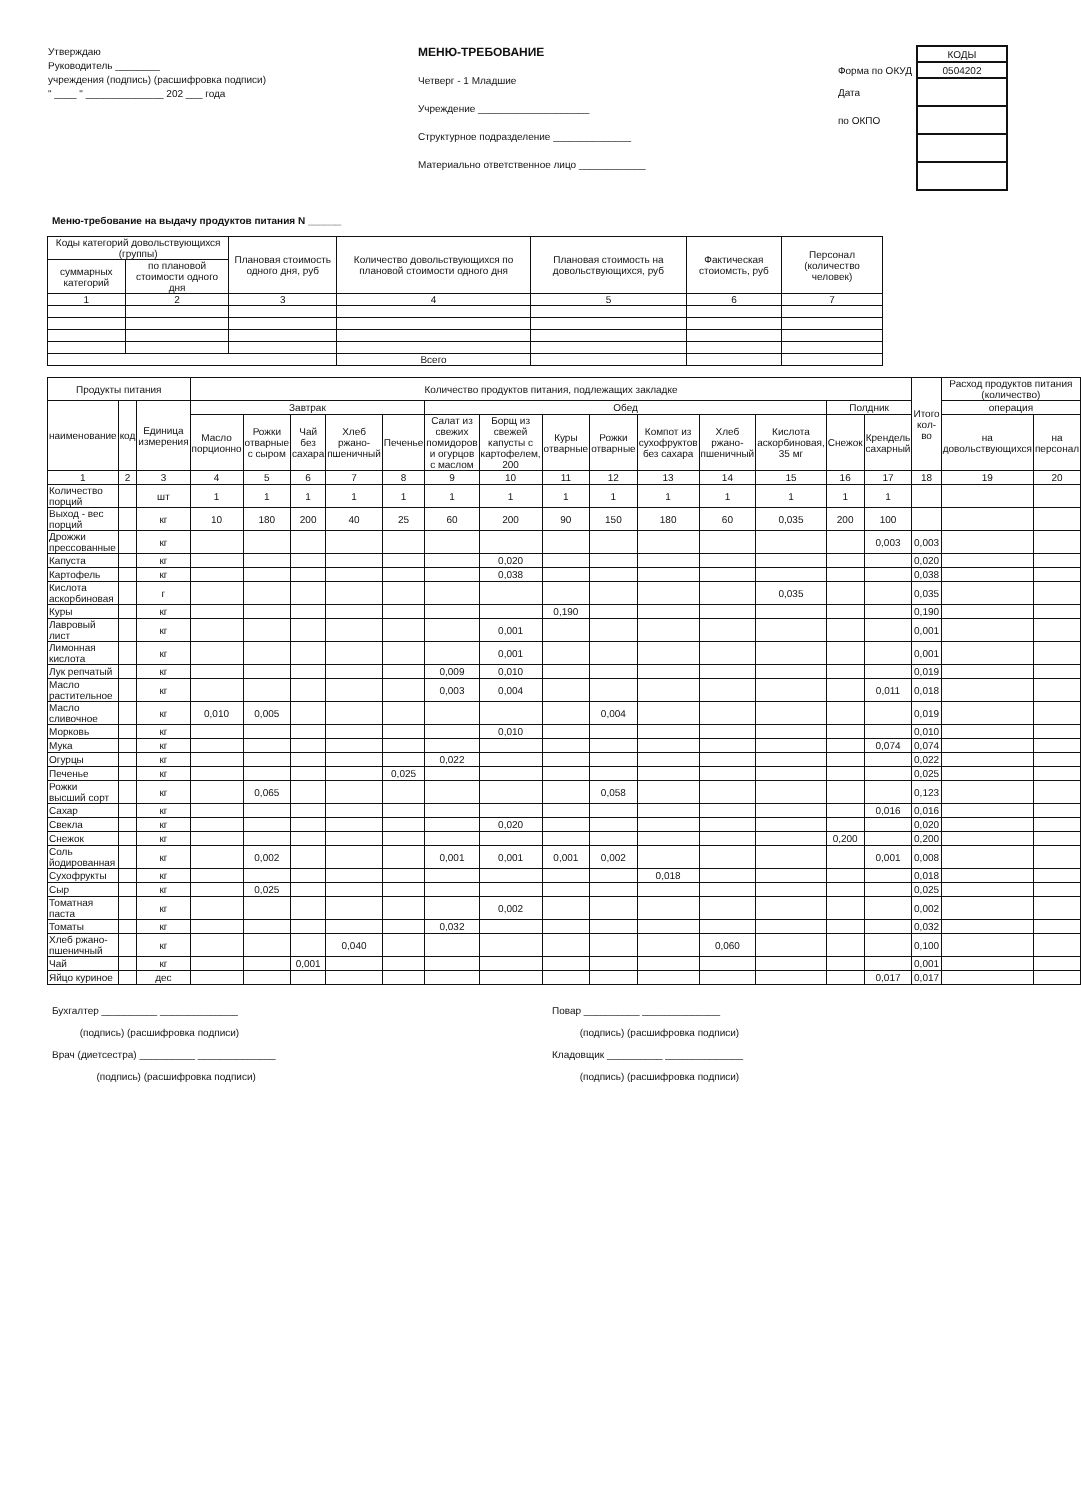Утверждаю
Руководитель ________
учреждения (подпись) (расшифровка подписи)
" ____ " ______________ 202 ___ года
МЕНЮ-ТРЕБОВАНИЕ
Четверг - 1 Младшие
Учреждение ____________________
Структурное подразделение ______________
Материально ответственное лицо ____________
| | КОДЫ |
| Форма по ОКУД | 0504202 |
| Дата | |
| по ОКПО | |
Меню-требование на выдачу продуктов питания N ______
| Коды категорий довольствующихся (группы) | | Плановая стоимость одного дня, руб | Количество довольствующихся по плановой стоимости одного дня | Плановая стоимость на довольствующихся, руб | Фактическая стоиомсть, руб | Персонал (количество человек) |
| --- | --- | --- | --- | --- | --- | --- |
| суммарных категорий | по плановой стоимости одного дня | | | | | |
| 1 | 2 | 3 | 4 | 5 | 6 | 7 |
| | | | Всего | | | |
| Продукты питания | | | Количество продуктов питания, подлежащих закладке | | | | | | | | | | | | | | Итого кол-во | Расход продуктов питания (количество) | |
| --- | --- | --- | --- | --- | --- | --- | --- | --- | --- | --- | --- | --- | --- | --- | --- | --- | --- | --- | --- |
| наименование | код | Единица измерения | Завтрак | | | | | Обед | | | | | | | Полдник | | | операция | |
| | | | Масло порционно | Рожки отварные с сыром | Чай без сахара | Хлеб ржано-пшеничный | Печенье | Салат из свежих помидоров и огурцов с маслом | Борщ из свежей капусты с картофелем, 200 | Куры отварные | Рожки отварные | Компот из сухофруктов без сахара | Хлеб ржано-пшеничный | Кислота аскорбиновая, 35 мг | Снежок | Крендель сахарный | | на довольствующихся | на персонал |
| 1 | 2 | 3 | 4 | 5 | 6 | 7 | 8 | 9 | 10 | 11 | 12 | 13 | 14 | 15 | 16 | 17 | 18 | 19 | 20 |
| Количество порций | | шт | 1 | 1 | 1 | 1 | 1 | 1 | 1 | 1 | 1 | 1 | 1 | 1 | 1 | 1 | | | |
| Выход - вес порций | | кг | 10 | 180 | 200 | 40 | 25 | 60 | 200 | 90 | 150 | 180 | 60 | 0,035 | 200 | 100 | | | |
| Дрожжи прессованные | | кг | | | | | | | | | | | | | | 0,003 | 0,003 | | |
| Капуста | | кг | | | | | | | 0,020 | | | | | | | | 0,020 | | |
| Картофель | | кг | | | | | | | 0,038 | | | | | | | | 0,038 | | |
| Кислота аскорбиновая | | г | | | | | | | | | | | | 0,035 | | | 0,035 | | |
| Куры | | кг | | | | | | | | 0,190 | | | | | | | 0,190 | | |
| Лавровый лист | | кг | | | | | | | 0,001 | | | | | | | | 0,001 | | |
| Лимонная кислота | | кг | | | | | | | 0,001 | | | | | | | | 0,001 | | |
| Лук репчатый | | кг | | | | | | 0,009 | 0,010 | | | | | | | | 0,019 | | |
| Масло растительное | | кг | | | | | | 0,003 | 0,004 | | | | | | | 0,011 | 0,018 | | |
| Масло сливочное | | кг | 0,010 | 0,005 | | | | | | | 0,004 | | | | | | 0,019 | | |
| Морковь | | кг | | | | | | | 0,010 | | | | | | | | 0,010 | | |
| Мука | | кг | | | | | | | | | | | | | | 0,074 | 0,074 | | |
| Огурцы | | кг | | | | | | 0,022 | | | | | | | | | 0,022 | | |
| Печенье | | кг | | | | | 0,025 | | | | | | | | | | 0,025 | | |
| Рожки высший сорт | | кг | | 0,065 | | | | | | | 0,058 | | | | | | 0,123 | | |
| Сахар | | кг | | | | | | | | | | | | | | 0,016 | 0,016 | | |
| Свекла | | кг | | | | | | | 0,020 | | | | | | | | 0,020 | | |
| Снежок | | кг | | | | | | | | | | | | | 0,200 | | 0,200 | | |
| Соль йодированная | | кг | | 0,002 | | | | 0,001 | 0,001 | 0,001 | 0,002 | | | | | 0,001 | 0,008 | | |
| Сухофрукты | | кг | | | | | | | | | | 0,018 | | | | | 0,018 | | |
| Сыр | | кг | | 0,025 | | | | | | | | | | | | | 0,025 | | |
| Томатная паста | | кг | | | | | | | 0,002 | | | | | | | | 0,002 | | |
| Томаты | | кг | | | | | | 0,032 | | | | | | | | | 0,032 | | |
| Хлеб ржано-пшеничный | | кг | | | | 0,040 | | | | | | | 0,060 | | | | 0,100 | | |
| Чай | | кг | | | 0,001 | | | | | | | | | | | | 0,001 | | |
| Яйцо куриное | | дес | | | | | | | | | | | | | | 0,017 | 0,017 | | |
Бухгалтер __________ ______________
(подпись) (расшифровка подписи)
Врач (диетсестра) __________ ______________
(подпись) (расшифровка подписи)
Повар __________ ______________
(подпись) (расшифровка подписи)
Кладовщик __________ ______________
(подпись) (расшифровка подписи)